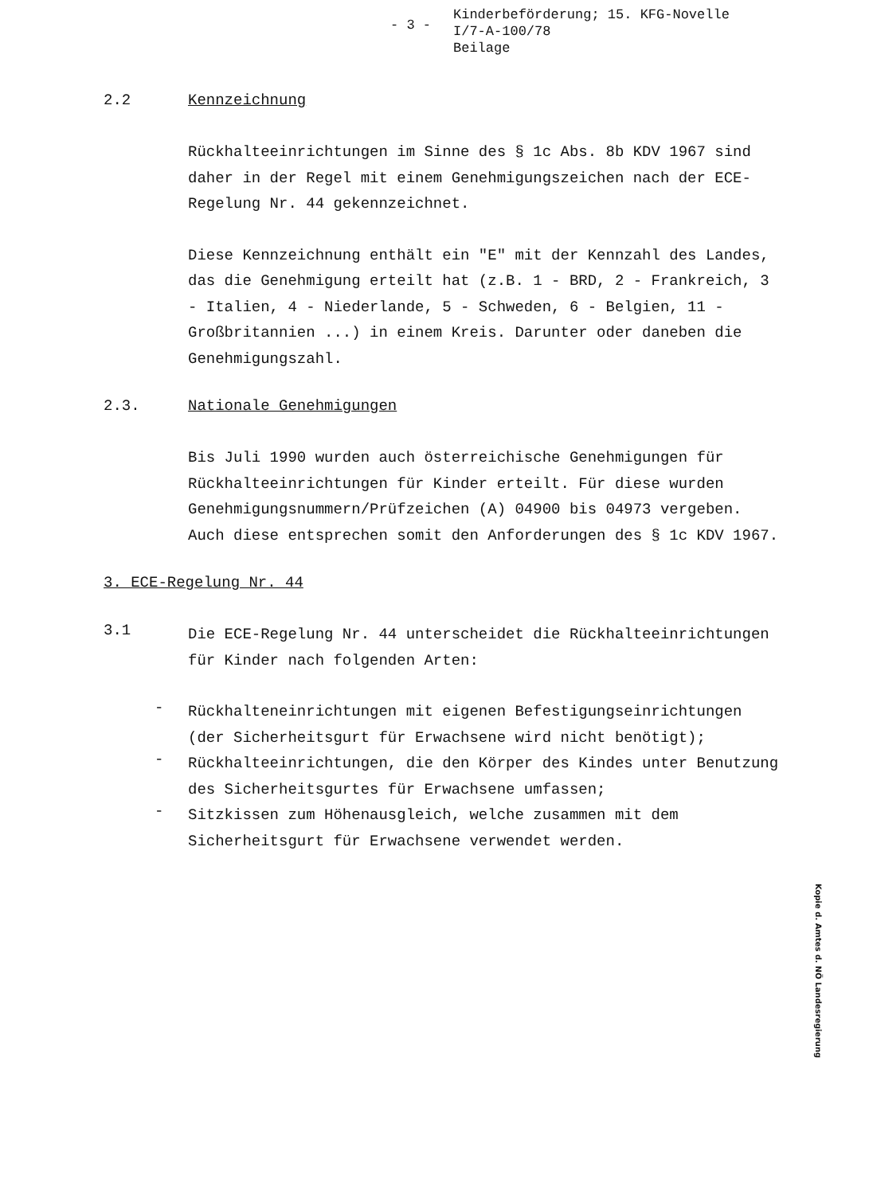- 3 -
Kinderbeförderung; 15. KFG-Novelle
I/7-A-100/78
Beilage
2.2 Kennzeichnung
Rückhalteeinrichtungen im Sinne des § 1c Abs. 8b KDV 1967 sind daher in der Regel mit einem Genehmigungszeichen nach der ECE-Regelung Nr. 44 gekennzeichnet.
Diese Kennzeichnung enthält ein "E" mit der Kennzahl des Landes, das die Genehmigung erteilt hat (z.B. 1 - BRD, 2 - Frankreich, 3 - Italien, 4 - Niederlande, 5 - Schweden, 6 - Belgien, 11 - Großbritannien ...) in einem Kreis. Darunter oder daneben die Genehmigungszahl.
2.3. Nationale Genehmigungen
Bis Juli 1990 wurden auch österreichische Genehmigungen für Rückhalteeinrichtungen für Kinder erteilt. Für diese wurden Genehmigungsnummern/Prüfzeichen (A) 04900 bis 04973 vergeben. Auch diese entsprechen somit den Anforderungen des § 1c KDV 1967.
3. ECE-Regelung Nr. 44
3.1
Die ECE-Regelung Nr. 44 unterscheidet die Rückhalteeinrichtungen für Kinder nach folgenden Arten:
-
Rückhalteneinrichtungen mit eigenen Befestigungseinrichtungen (der Sicherheitsgurt für Erwachsene wird nicht benötigt);
-
Rückhalteeinrichtungen, die den Körper des Kindes unter Benutzung des Sicherheitsgurtes für Erwachsene umfassen;
-
Sitzkissen zum Höhenausgleich, welche zusammen mit dem Sicherheitsgurt für Erwachsene verwendet werden.
Kopie d. Amtes d. NÖ Landesregierung